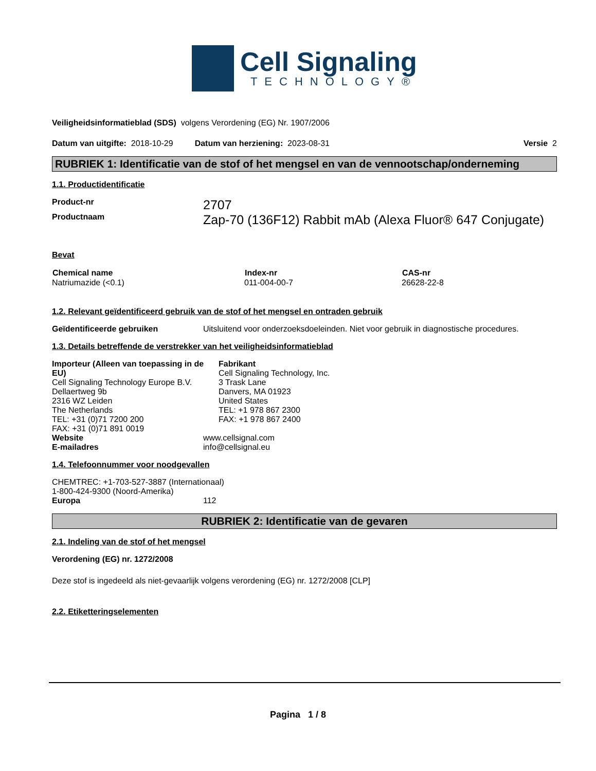Cell Signaling
TECHNOLOGY®
Veiligheidsinformatieblad (SDS) volgens Verordening (EG) Nr. 1907/2006
Datum van uitgifte: 2018-10-29 Datum van herziening: 2023-08-31 Versie 2
RUBRIEK 1: Identificatie van de stof of het mengsel en van de vennootschap/onderneming
1.1. Productidentificatie
| Product-nr | 2707 |
| Productnaam | Zap-70 (136F12) Rabbit mAb (Alexa Fluor® 647 Conjugate) |
Bevat
| Chemical name | Index-nr | CAS-nr |
| --- | --- | --- |
| Natriumazide (<0.1) | 011-004-00-7 | 26628-22-8 |
1.2. Relevant geïdentificeerd gebruik van de stof of het mengsel en ontraden gebruik
| Geïdentificeerde gebruiken | Uitsluitend voor onderzoeksdoeleinden. Niet voor gebruik in diagnostische procedures. |
1.3. Details betreffende de verstrekker van het veiligheidsinformatieblad
Importeur (Alleen van toepassing in de EU)
Cell Signaling Technology Europe B.V.
Dellaertweg 9b
2316 WZ Leiden
The Netherlands
TEL: +31 (0)71 7200 200
FAX: +31 (0)71 891 0019
Fabrikant
Cell Signaling Technology, Inc.
3 Trask Lane
Danvers, MA 01923
United States
TEL: +1 978 867 2300
FAX: +1 978 867 2400
| Website | www.cellsignal.com |
| E-mailadres | info@cellsignal.eu |
1.4. Telefoonnummer voor noodgevallen
CHEMTREC: +1-703-527-3887 (Internationaal)
1-800-424-9300 (Noord-Amerika)
| Europa | 112 |
RUBRIEK 2: Identificatie van de gevaren
2.1. Indeling van de stof of het mengsel
Verordening (EG) nr. 1272/2008
Deze stof is ingedeeld als niet-gevaarlijk volgens verordening (EG) nr. 1272/2008 [CLP]
2.2. Etiketteringselementen
Pagina 1 / 8